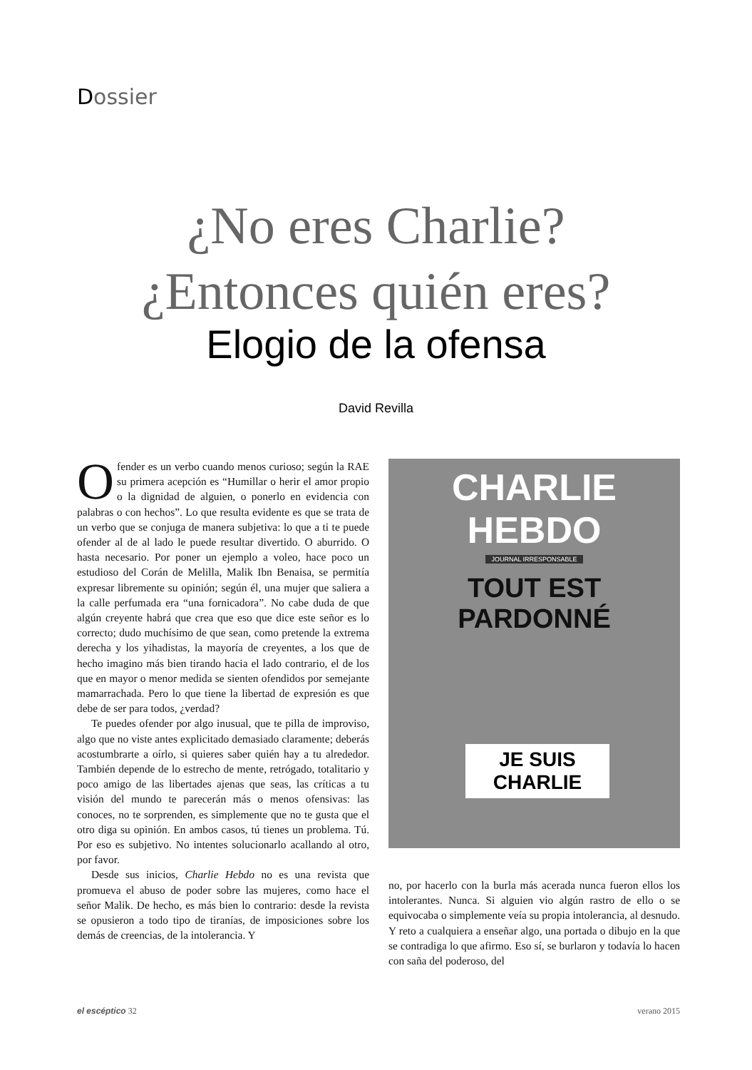Dossier
¿No eres Charlie?
¿Entonces quién eres?
Elogio de la ofensa
David Revilla
Ofender es un verbo cuando menos curioso; según la RAE su primera acepción es “Humillar o herir el amor propio o la dignidad de alguien, o ponerlo en evidencia con palabras o con hechos”. Lo que resulta evidente es que se trata de un verbo que se conjuga de manera subjetiva: lo que a ti te puede ofender al de al lado le puede resultar divertido. O aburrido. O hasta necesario. Por poner un ejemplo a voleo, hace poco un estudioso del Corán de Melilla, Malik Ibn Benaisa, se permitía expresar libremente su opinión; según él, una mujer que saliera a la calle perfumada era “una fornicadora”. No cabe duda de que algún creyente habrá que crea que eso que dice este señor es lo correcto; dudo muchísimo de que sean, como pretende la extrema derecha y los yihadistas, la mayoría de creyentes, a los que de hecho imagino más bien tirando hacia el lado contrario, el de los que en mayor o menor medida se sienten ofendidos por semejante mamarrachada. Pero lo que tiene la libertad de expresión es que debe de ser para todos, ¿verdad?
Te puedes ofender por algo inusual, que te pilla de improviso, algo que no viste antes explicitado demasiado claramente; deberás acostumbrarte a oírlo, si quieres saber quién hay a tu alrededor. También depende de lo estrecho de mente, retrógado, totalitario y poco amigo de las libertades ajenas que seas, las críticas a tu visión del mundo te parecerán más o menos ofensivas: las conoces, no te sorprenden, es simplemente que no te gusta que el otro diga su opinión. En ambos casos, tú tienes un problema. Tú. Por eso es subjetivo. No intentes solucionarlo acallando al otro, por favor.
Desde sus inicios, Charlie Hebdo no es una revista que promueva el abuso de poder sobre las mujeres, como hace el señor Malik. De hecho, es más bien lo contrario: desde la revista se opusieron a todo tipo de tiranías, de imposiciones sobre los demás de creencias, de la intolerancia. Y
CHARLIE HEBDO
JOURNAL IRRESPONSABLE
TOUT EST PARDONNÉ
JE SUIS CHARLIE
no, por hacerlo con la burla más acerada nunca fueron ellos los intolerantes. Nunca. Si alguien vio algún rastro de ello o se equivocaba o simplemente veía su propia intolerancia, al desnudo. Y reto a cualquiera a enseñar algo, una portada o dibujo en la que se contradiga lo que afirmo. Eso sí, se burlaron y todavía lo hacen con saña del poderoso, del
el escéptico 32 verano 2015